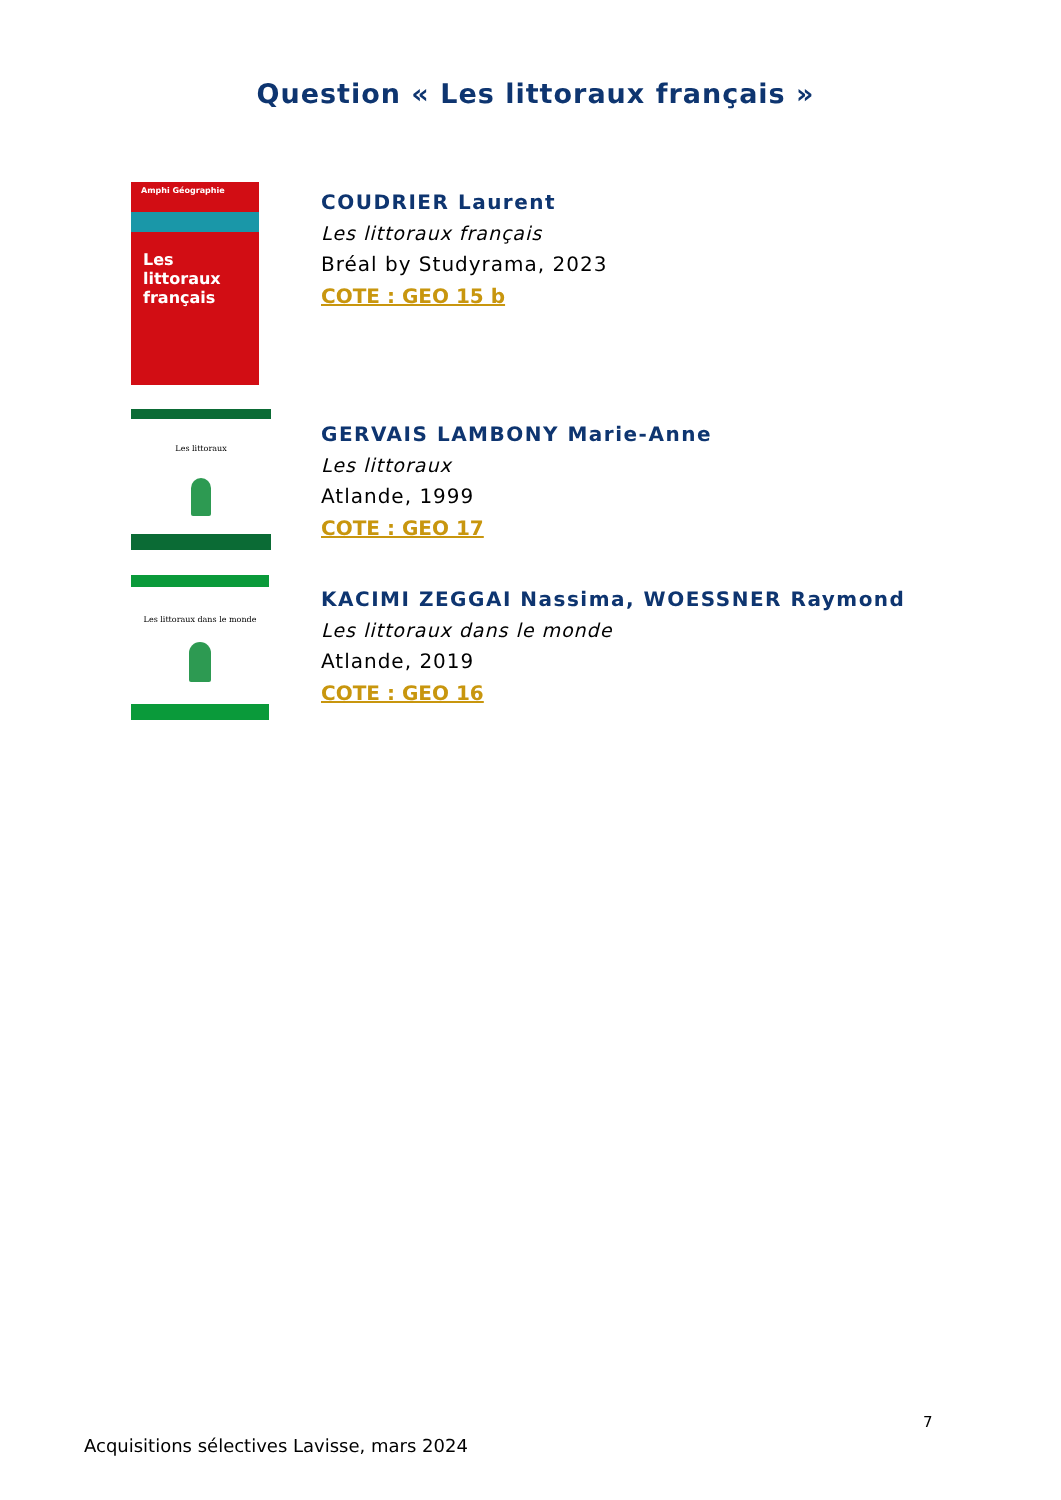Question « Les littoraux français »
Amphi Géographie
Les littoraux français
COUDRIER Laurent
Les littoraux français
Bréal by Studyrama, 2023
COTE : GEO 15 b
Les littoraux
GERVAIS LAMBONY Marie-Anne
Les littoraux
Atlande, 1999
COTE : GEO 17
Les littoraux dans le monde
KACIMI ZEGGAI Nassima, WOESSNER Raymond
Les littoraux dans le monde
Atlande, 2019
COTE : GEO 16
7
Acquisitions sélectives Lavisse, mars 2024